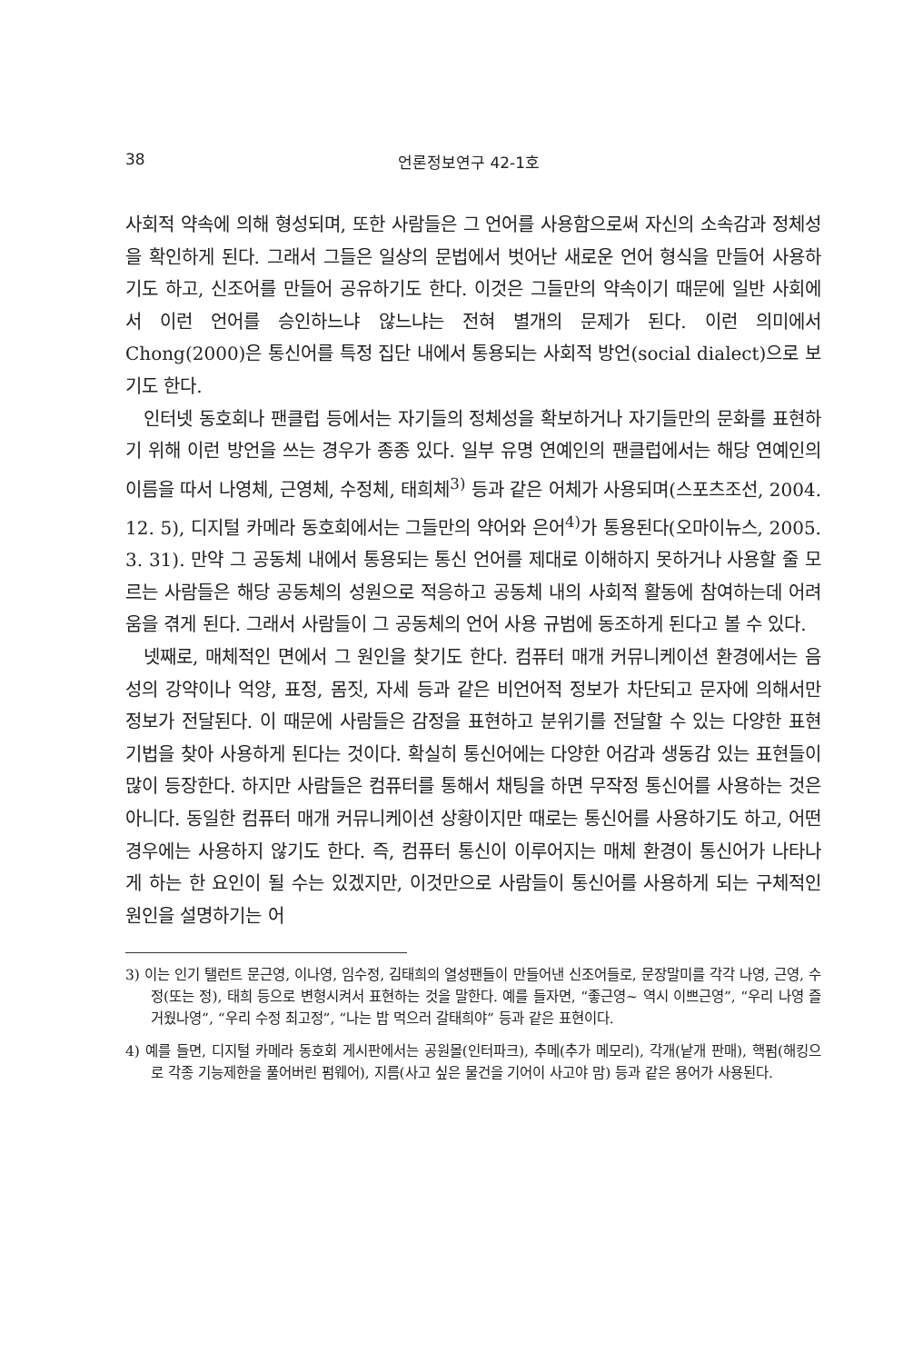38 언론정보연구 42-1호
사회적 약속에 의해 형성되며, 또한 사람들은 그 언어를 사용함으로써 자신의 소속감과 정체성을 확인하게 된다. 그래서 그들은 일상의 문법에서 벗어난 새로운 언어 형식을 만들어 사용하기도 하고, 신조어를 만들어 공유하기도 한다. 이것은 그들만의 약속이기 때문에 일반 사회에서 이런 언어를 승인하느냐 않느냐는 전혀 별개의 문제가 된다. 이런 의미에서 Chong(2000)은 통신어를 특정 집단 내에서 통용되는 사회적 방언(social dialect)으로 보기도 한다.
인터넷 동호회나 팬클럽 등에서는 자기들의 정체성을 확보하거나 자기들만의 문화를 표현하기 위해 이런 방언을 쓰는 경우가 종종 있다. 일부 유명 연예인의 팬클럽에서는 해당 연예인의 이름을 따서 나영체, 근영체, 수정체, 태희체<sup>3)</sup> 등과 같은 어체가 사용되며(스포츠조선, 2004. 12. 5), 디지털 카메라 동호회에서는 그들만의 약어와 은어<sup>4)</sup>가 통용된다(오마이뉴스, 2005. 3. 31). 만약 그 공동체 내에서 통용되는 통신 언어를 제대로 이해하지 못하거나 사용할 줄 모르는 사람들은 해당 공동체의 성원으로 적응하고 공동체 내의 사회적 활동에 참여하는데 어려움을 겪게 된다. 그래서 사람들이 그 공동체의 언어 사용 규범에 동조하게 된다고 볼 수 있다.
넷째로, 매체적인 면에서 그 원인을 찾기도 한다. 컴퓨터 매개 커뮤니케이션 환경에서는 음성의 강약이나 억양, 표정, 몸짓, 자세 등과 같은 비언어적 정보가 차단되고 문자에 의해서만 정보가 전달된다. 이 때문에 사람들은 감정을 표현하고 분위기를 전달할 수 있는 다양한 표현기법을 찾아 사용하게 된다는 것이다. 확실히 통신어에는 다양한 어감과 생동감 있는 표현들이 많이 등장한다. 하지만 사람들은 컴퓨터를 통해서 채팅을 하면 무작정 통신어를 사용하는 것은 아니다. 동일한 컴퓨터 매개 커뮤니케이션 상황이지만 때로는 통신어를 사용하기도 하고, 어떤 경우에는 사용하지 않기도 한다. 즉, 컴퓨터 통신이 이루어지는 매체 환경이 통신어가 나타나게 하는 한 요인이 될 수는 있겠지만, 이것만으로 사람들이 통신어를 사용하게 되는 구체적인 원인을 설명하기는 어
3) 이는 인기 탤런트 문근영, 이나영, 임수정, 김태희의 열성팬들이 만들어낸 신조어들로, 문장말미를 각각 나영, 근영, 수정(또는 정), 태희 등으로 변형시켜서 표현하는 것을 말한다. 예를 들자면, “좋근영~ 역시 이쁘근영”, “우리 나영 즐거웠나영”, “우리 수정 최고정”, “나는 밥 먹으러 갈태희야” 등과 같은 표현이다.
4) 예를 들면, 디지털 카메라 동호회 게시판에서는 공원몰(인터파크), 추메(추가 메모리), 각개(낱개 판매), 핵펌(해킹으로 각종 기능제한을 풀어버린 펌웨어), 지름(사고 싶은 물건을 기어이 사고야 맘) 등과 같은 용어가 사용된다.